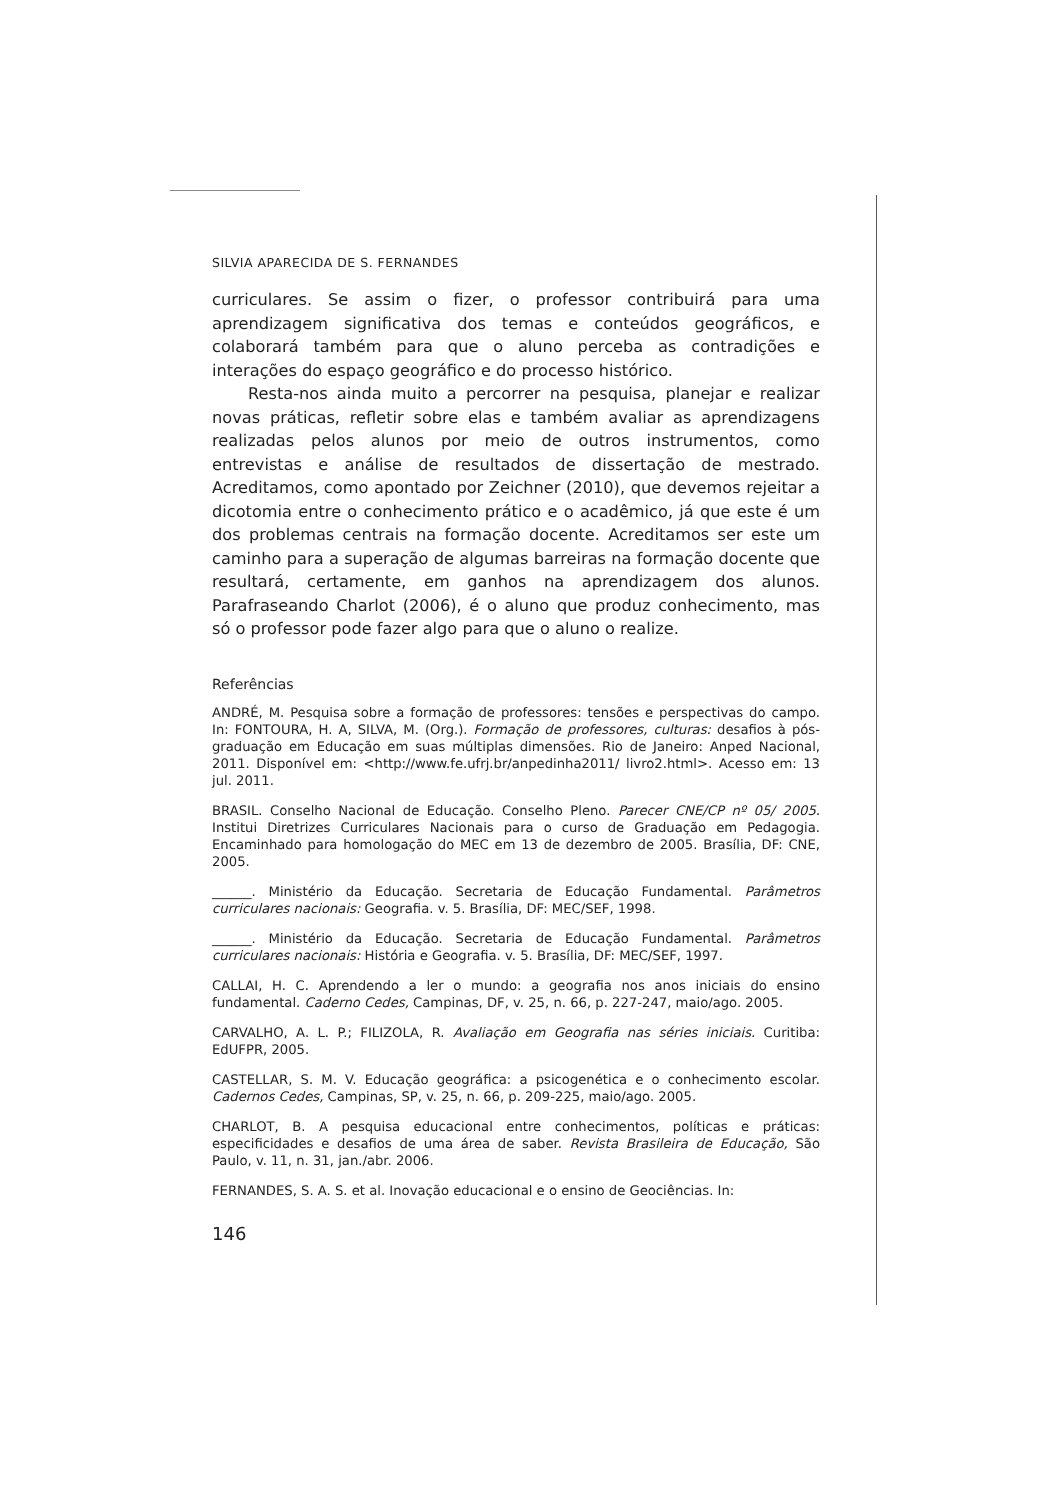SILVIA APARECIDA DE S. FERNANDES
curriculares. Se assim o fizer, o professor contribuirá para uma aprendizagem significativa dos temas e conteúdos geográficos, e colaborará também para que o aluno perceba as contradições e interações do espaço geográfico e do processo histórico.
Resta-nos ainda muito a percorrer na pesquisa, planejar e realizar novas práticas, refletir sobre elas e também avaliar as aprendizagens realizadas pelos alunos por meio de outros instrumentos, como entrevistas e análise de resultados de dissertação de mestrado. Acreditamos, como apontado por Zeichner (2010), que devemos rejeitar a dicotomia entre o conhecimento prático e o acadêmico, já que este é um dos problemas centrais na formação docente. Acreditamos ser este um caminho para a superação de algumas barreiras na formação docente que resultará, certamente, em ganhos na aprendizagem dos alunos. Parafraseando Charlot (2006), é o aluno que produz conhecimento, mas só o professor pode fazer algo para que o aluno o realize.
Referências
ANDRÉ, M. Pesquisa sobre a formação de professores: tensões e perspectivas do campo. In: FONTOURA, H. A, SILVA, M. (Org.). Formação de professores, culturas: desafios à pós-graduação em Educação em suas múltiplas dimensões. Rio de Janeiro: Anped Nacional, 2011. Disponível em: <http://www.fe.ufrj.br/anpedinha2011/ livro2.html>. Acesso em: 13 jul. 2011.
BRASIL. Conselho Nacional de Educação. Conselho Pleno. Parecer CNE/CP nº 05/ 2005. Institui Diretrizes Curriculares Nacionais para o curso de Graduação em Pedagogia. Encaminhado para homologação do MEC em 13 de dezembro de 2005. Brasília, DF: CNE, 2005.
______. Ministério da Educação. Secretaria de Educação Fundamental. Parâmetros curriculares nacionais: Geografia. v. 5. Brasília, DF: MEC/SEF, 1998.
______. Ministério da Educação. Secretaria de Educação Fundamental. Parâmetros curriculares nacionais: História e Geografia. v. 5. Brasília, DF: MEC/SEF, 1997.
CALLAI, H. C. Aprendendo a ler o mundo: a geografia nos anos iniciais do ensino fundamental. Caderno Cedes, Campinas, DF, v. 25, n. 66, p. 227-247, maio/ago. 2005.
CARVALHO, A. L. P.; FILIZOLA, R. Avaliação em Geografia nas séries iniciais. Curitiba: EdUFPR, 2005.
CASTELLAR, S. M. V. Educação geográfica: a psicogenética e o conhecimento escolar. Cadernos Cedes, Campinas, SP, v. 25, n. 66, p. 209-225, maio/ago. 2005.
CHARLOT, B. A pesquisa educacional entre conhecimentos, políticas e práticas: especificidades e desafios de uma área de saber. Revista Brasileira de Educação, São Paulo, v. 11, n. 31, jan./abr. 2006.
FERNANDES, S. A. S. et al. Inovação educacional e o ensino de Geociências. In:
146